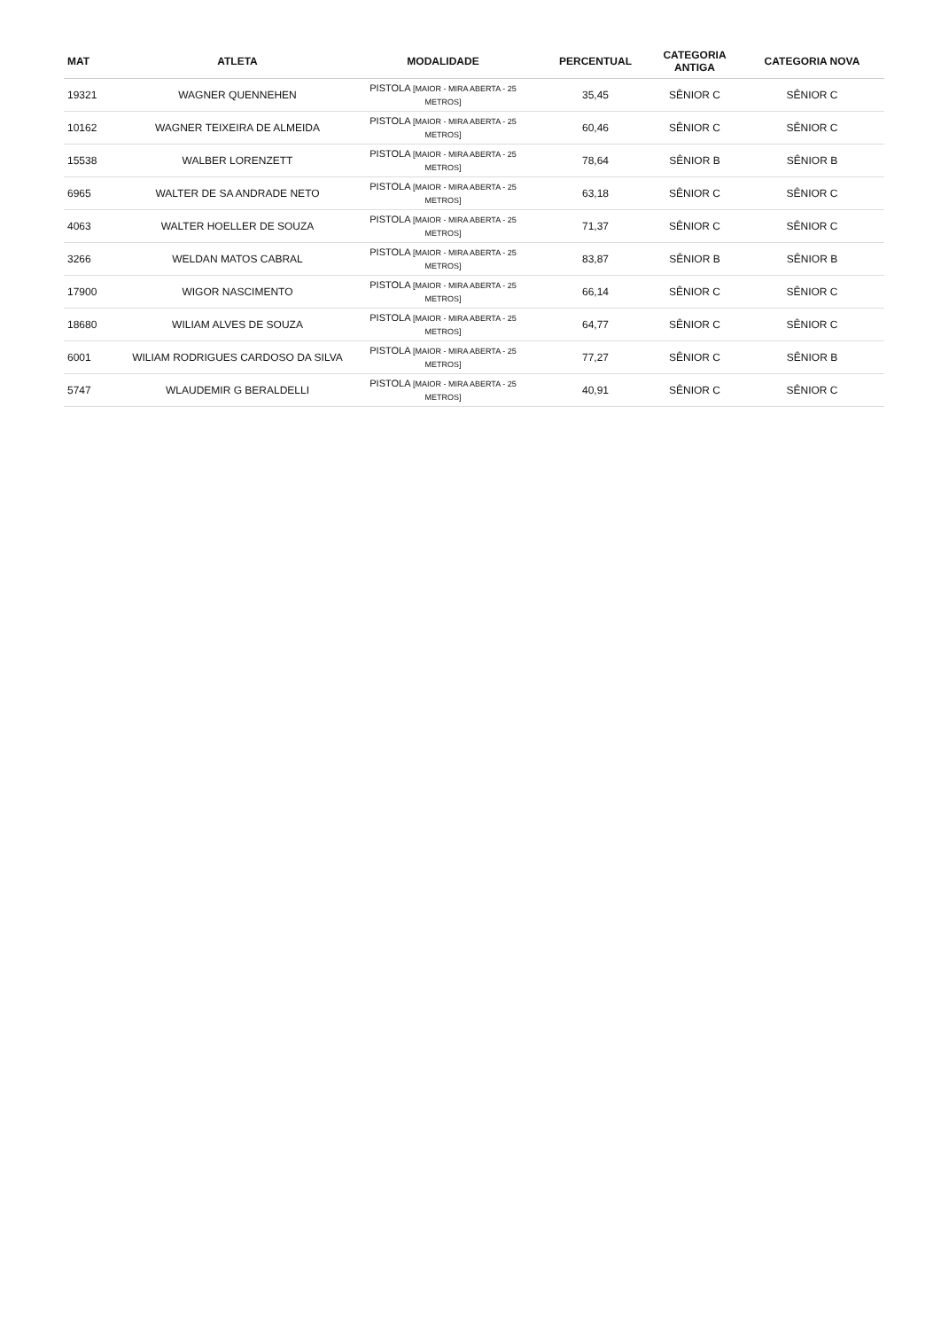| MAT | ATLETA | MODALIDADE | PERCENTUAL | CATEGORIA ANTIGA | CATEGORIA NOVA |
| --- | --- | --- | --- | --- | --- |
| 19321 | WAGNER QUENNEHEN | PISTOLA [MAIOR - MIRA ABERTA - 25 METROS] | 35,45 | SÊNIOR C | SÊNIOR C |
| 10162 | WAGNER TEIXEIRA DE ALMEIDA | PISTOLA [MAIOR - MIRA ABERTA - 25 METROS] | 60,46 | SÊNIOR C | SÊNIOR C |
| 15538 | WALBER LORENZETT | PISTOLA [MAIOR - MIRA ABERTA - 25 METROS] | 78,64 | SÊNIOR B | SÊNIOR B |
| 6965 | WALTER DE SA ANDRADE NETO | PISTOLA [MAIOR - MIRA ABERTA - 25 METROS] | 63,18 | SÊNIOR C | SÊNIOR C |
| 4063 | WALTER HOELLER DE SOUZA | PISTOLA [MAIOR - MIRA ABERTA - 25 METROS] | 71,37 | SÊNIOR C | SÊNIOR C |
| 3266 | WELDAN MATOS CABRAL | PISTOLA [MAIOR - MIRA ABERTA - 25 METROS] | 83,87 | SÊNIOR B | SÊNIOR B |
| 17900 | WIGOR NASCIMENTO | PISTOLA [MAIOR - MIRA ABERTA - 25 METROS] | 66,14 | SÊNIOR C | SÊNIOR C |
| 18680 | WILIAM ALVES DE SOUZA | PISTOLA [MAIOR - MIRA ABERTA - 25 METROS] | 64,77 | SÊNIOR C | SÊNIOR C |
| 6001 | WILIAM RODRIGUES CARDOSO DA SILVA | PISTOLA [MAIOR - MIRA ABERTA - 25 METROS] | 77,27 | SÊNIOR C | SÊNIOR B |
| 5747 | WLAUDEMIR G BERALDELLI | PISTOLA [MAIOR - MIRA ABERTA - 25 METROS] | 40,91 | SÊNIOR C | SÊNIOR C |